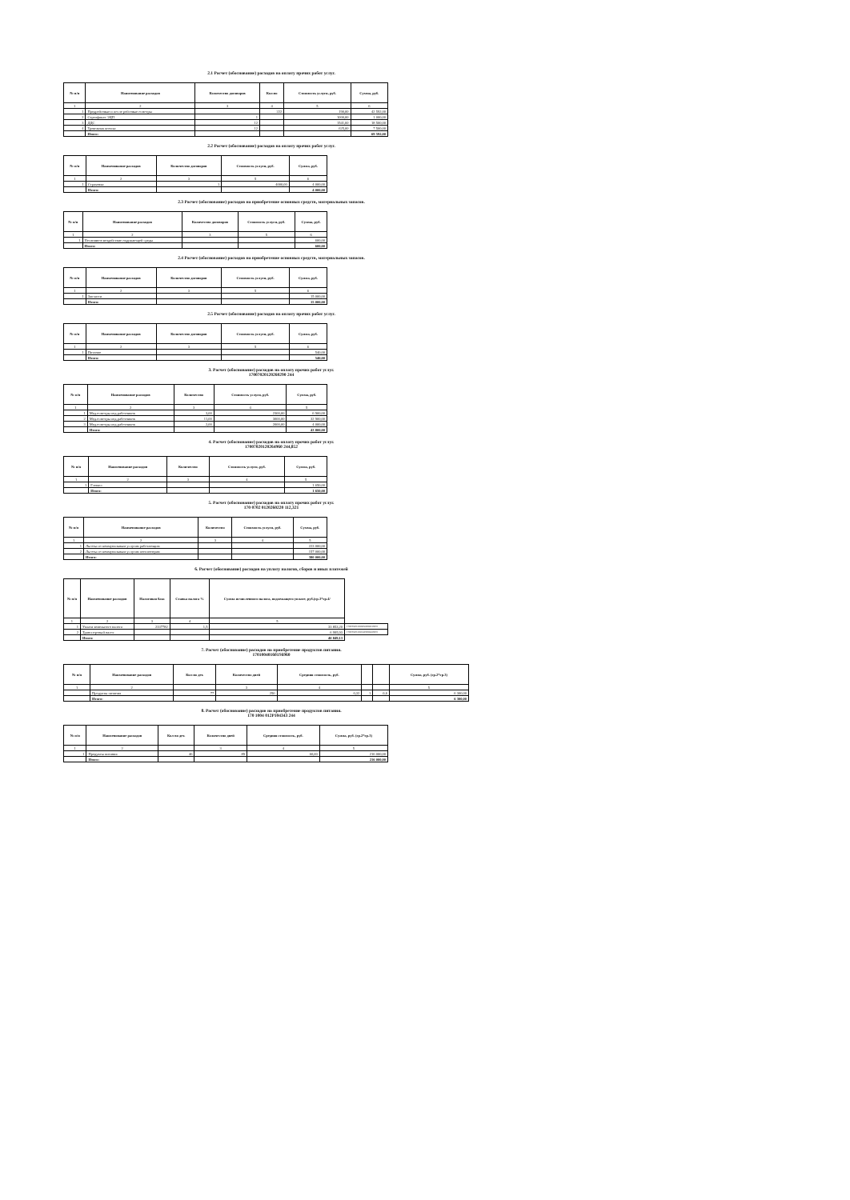2.1 Расчет (обоснование) расходов на оплату прочих работ услуг.
| № п/п | Наименование расходов | Количество договоров | Кол-во | Стоимость услуги, руб. | Сумма, руб. |
| --- | --- | --- | --- | --- | --- |
| 1 | 2 | 3 | 4 | 5 | 6 |
| 1 | Предрейсовые и после рейсовые осмотры | | 222 | 190,00 | 42 592,00 |
| 2 | Сертификат ЭЦП | 1 | | 1000,00 | 1 000,00 |
| 3 | ДДС | 12 | | 1541,60 | 18 500,00 |
| 4 | Тревожная кнопка | 12 | | 625,00 | 7 500,00 |
| | Итого: | | | | 69 592,00 |
2.2 Расчет (обоснование) расходов на оплату прочих работ услуг.
| № п/п | Наименование расходов | Количество договоров | Стоимость услуги, руб. | Сумма, руб. |
| --- | --- | --- | --- | --- |
| 1 | 2 | 3 | 5 | 6 |
| 1 | Страховка | 1 | 4000,00 | 4 000,00 |
| | Итого: | | | 4 000,00 |
2.3 Расчет (обоснование) расходов на приобретение основных средств, материальных запасов.
| № п/п | Наименование расходов | Количество договоров | Стоимость услуги, руб. | Сумма, руб. |
| --- | --- | --- | --- | --- |
| 1 | 2 | 3 | 5 | 6 |
| 1 | Негативное воздействие окружающей среды | | | 600,00 |
| | Итого: | | | 600,00 |
2.4 Расчет (обоснование) расходов на приобретение основных средств, материальных запасов.
| № п/п | Наименование расходов | Количество договоров | Стоимость услуги, руб. | Сумма, руб. |
| --- | --- | --- | --- | --- |
| 1 | 2 | 3 | 5 | 6 |
| 1 | Запчасти | | | 15 000,00 |
| | Итого: | | | 15 000,00 |
2.5 Расчет (обоснование) расходов на оплату прочих работ услуг.
| № п/п | Наименование расходов | Количество договоров | Стоимость услуги, руб. | Сумма, руб. |
| --- | --- | --- | --- | --- |
| 1 | 2 | 3 | 5 | 6 |
| 1 | Питание | | | 540,00 |
| | Итого: | | | 540,00 |
3. Расчет (обоснование) расходов на оплату прочих работ услуг.
17007020120260290 244
| № п/п | Наименование расходов | Количество | Стоимость услуги, руб. | Сумма, руб. |
| --- | --- | --- | --- | --- |
| 1 | 2 | 3 | 4 | 5 |
| 1 | Мед.осмотры пед.работников | 3,00 | 2300,00 | 6 900,00 |
| 2 | Мед.осмотры пед.работников | 11,00 | 3000,00 | 32 900,00 |
| 3 | Мед.осмотры пед.работников | 2,00 | 2000,00 | 4 000,00 |
| | Итого: | | | 43 800,00 |
4. Расчет (обоснование) расходов на оплату прочих работ услуг.
17007020120264960 244,852
| № п/п | Наименование расходов | Количество | Стоимость услуги, руб. | Сумма, руб. |
| --- | --- | --- | --- | --- |
| 1 | 2 | 3 | 4 | 5 |
| 1 | Глонасс | | | 1 650,00 |
| | Итого: | | | 1 650,00 |
5. Расчет (обоснование) расходов на оплату прочих работ услуг.
170 0702 0120260220 112,321
| № п/п | Наименование расходов | Количество | Стоимость услуги, руб. | Сумма, руб. |
| --- | --- | --- | --- | --- |
| 1 | 2 | 3 | 4 | 5 |
| 1 | Льготы по коммунальным услугам работающим | | | 223 000,00 |
| 2 | Льготы по коммунальным услугам пенсионерам | | | 157 000,00 |
| | Итого: | | | 380 000,00 |
6. Расчет (обоснование) расходов на уплату налогов, сборов и иных платежей
| № п/п | Наименование расходов | Налоговая база | Ставка налога % | Сумма исчисленного налога, подлежащего уплате, руб.(гр.3*гр.4/ | |
| --- | --- | --- | --- | --- | --- |
| 1 | 2 | 3 | 4 | 5 | |
| 1 | Уплата земельного налога | 2337782 | 1,5 | 33 853,20 | 17007020120260630085129001 |
| 2 | Транспортный налог | | | 6 995,93 | 17007020120261200085229001 |
| | Итого: | | | 40 849,13 | |
7. Расчет (обоснование) расходов на приобретение продуктов питания.
170100401601S6960
| № п/п | Наименование расходов | Кол-во дет. | Количество дней | Средняя стоимость, руб. | | | Сумма, руб. (гр.2*гр.3) |
| --- | --- | --- | --- | --- | --- | --- | --- |
| 1 | 2 | | 3 | 4 | | | 5 |
| | Продукты питания | 77 | 250 | 0,32 | 1 | 0,6 | 6 300,00 |
| | Итого: | | | | | | 6 300,00 |
8. Расчет (обоснование) расходов на приобретение продуктов питания.
170 1004 012P104343 244
| № п/п | Наименование расходов | Кол-во дет. | Количество дней | Средняя стоимость, руб. | Сумма, руб. (гр.2*гр.3) |
| --- | --- | --- | --- | --- | --- |
| 1 | 2 | | 3 | 4 | 5 |
| 1 | Продукты питания | 46 | 89 | 60,00 | 216 000,00 |
| | Итого: | | | | 216 000,00 |